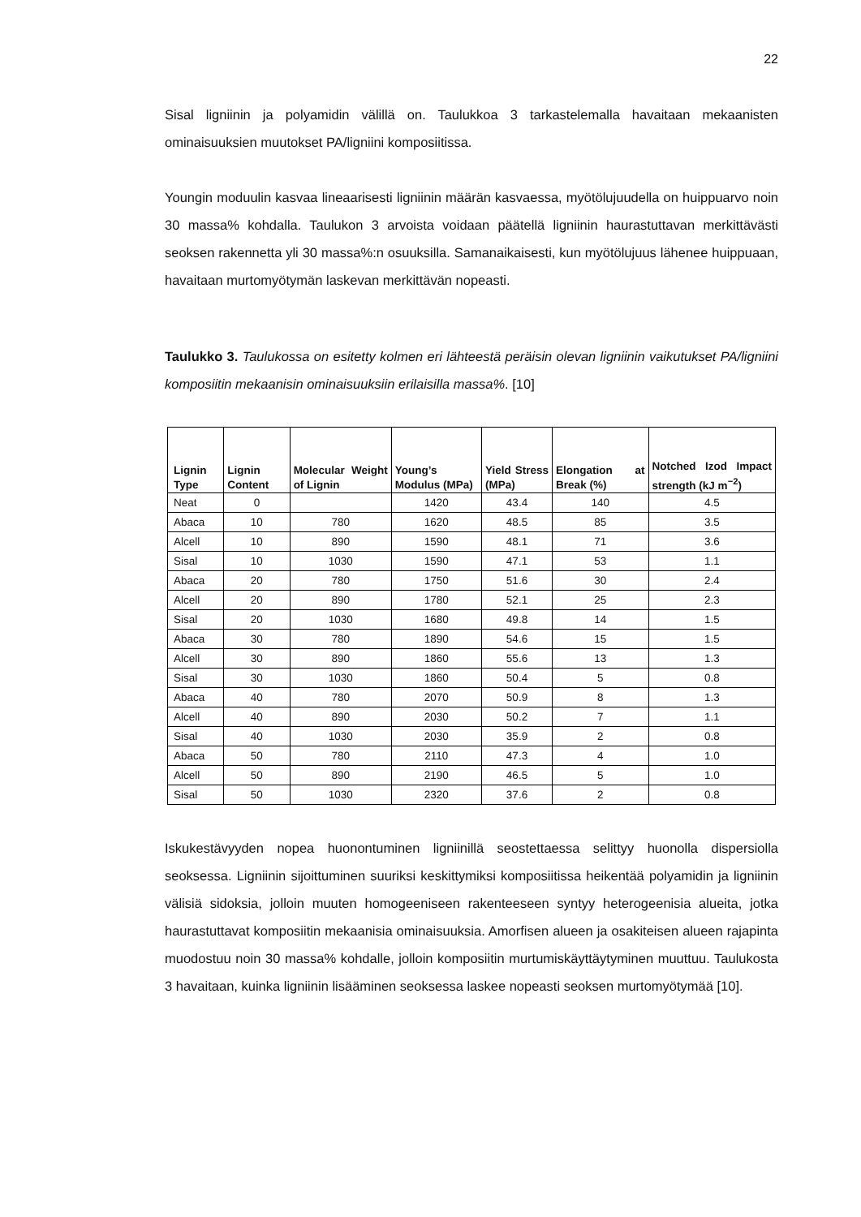22
Sisal ligniinin ja polyamidin välillä on. Taulukkoa 3 tarkastelemalla havaitaan mekaanisten ominaisuuksien muutokset PA/ligniini komposiitissa.
Youngin moduulin kasvaa lineaarisesti ligniinin määrän kasvaessa, myötölujuudella on huippuarvo noin 30 massa% kohdalla. Taulukon 3 arvoista voidaan päätellä ligniinin haurastuttavan merkittävästi seoksen rakennetta yli 30 massa%:n osuuksilla. Samanaikaisesti, kun myötölujuus lähenee huippuaan, havaitaan murtomyötymän laskevan merkittävän nopeasti.
Taulukko 3. Taulukossa on esitetty kolmen eri lähteestä peräisin olevan ligniinin vaikutukset PA/ligniini komposiitin mekaanisin ominaisuuksiin erilaisilla massa%. [10]
| Lignin Type | Lignin Content | Molecular Weight of Lignin | Young’s Modulus (MPa) | Yield Stress (MPa) | Elongation at Break (%) | Notched Izod Impact strength (kJ m<sup>−2</sup>) |
| --- | --- | --- | --- | --- | --- | --- |
| Neat | 0 | | 1420 | 43.4 | 140 | 4.5 |
| Abaca | 10 | 780 | 1620 | 48.5 | 85 | 3.5 |
| Alcell | 10 | 890 | 1590 | 48.1 | 71 | 3.6 |
| Sisal | 10 | 1030 | 1590 | 47.1 | 53 | 1.1 |
| Abaca | 20 | 780 | 1750 | 51.6 | 30 | 2.4 |
| Alcell | 20 | 890 | 1780 | 52.1 | 25 | 2.3 |
| Sisal | 20 | 1030 | 1680 | 49.8 | 14 | 1.5 |
| Abaca | 30 | 780 | 1890 | 54.6 | 15 | 1.5 |
| Alcell | 30 | 890 | 1860 | 55.6 | 13 | 1.3 |
| Sisal | 30 | 1030 | 1860 | 50.4 | 5 | 0.8 |
| Abaca | 40 | 780 | 2070 | 50.9 | 8 | 1.3 |
| Alcell | 40 | 890 | 2030 | 50.2 | 7 | 1.1 |
| Sisal | 40 | 1030 | 2030 | 35.9 | 2 | 0.8 |
| Abaca | 50 | 780 | 2110 | 47.3 | 4 | 1.0 |
| Alcell | 50 | 890 | 2190 | 46.5 | 5 | 1.0 |
| Sisal | 50 | 1030 | 2320 | 37.6 | 2 | 0.8 |
Iskukestävyyden nopea huonontuminen ligniinillä seostettaessa selittyy huonolla dispersiolla seoksessa. Ligniinin sijoittuminen suuriksi keskittymiksi komposiitissa heikentää polyamidin ja ligniinin välisiä sidoksia, jolloin muuten homogeeniseen rakenteeseen syntyy heterogeenisia alueita, jotka haurastuttavat komposiitin mekaanisia ominaisuuksia. Amorfisen alueen ja osakiteisen alueen rajapinta muodostuu noin 30 massa% kohdalle, jolloin komposiitin murtumiskäyttäytyminen muuttuu. Taulukosta 3 havaitaan, kuinka ligniinin lisääminen seoksessa laskee nopeasti seoksen murtomyötymää [10].